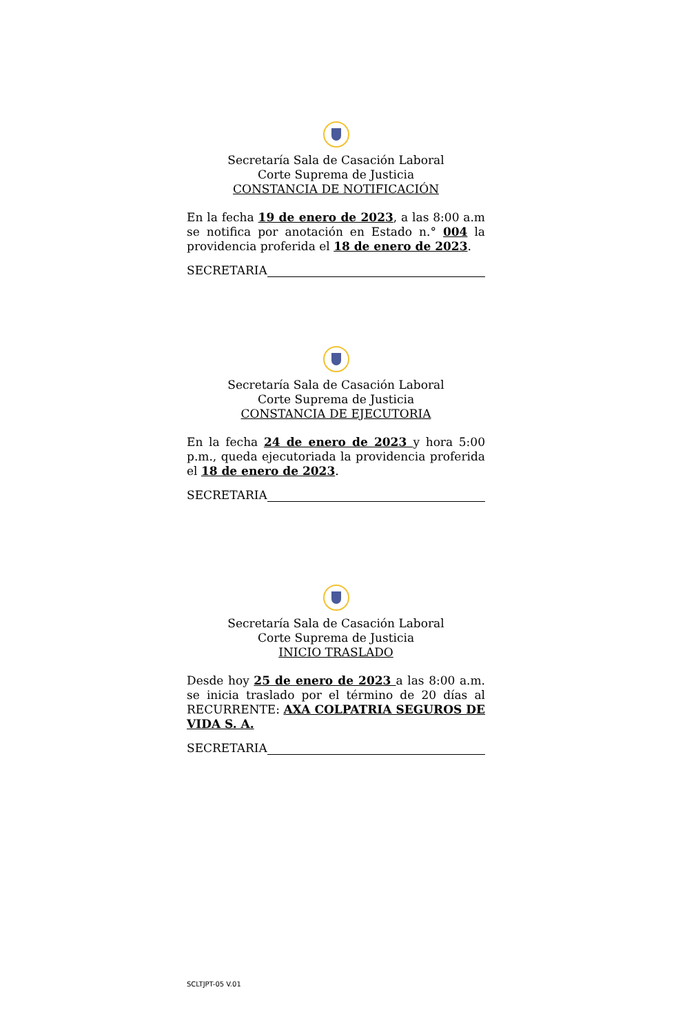Secretaría Sala de Casación Laboral
Corte Suprema de Justicia
CONSTANCIA DE NOTIFICACIÓN
En la fecha 19 de enero de 2023, a las 8:00 a.m se notifica por anotación en Estado n.° 004 la providencia proferida el 18 de enero de 2023.
SECRETARIA
Secretaría Sala de Casación Laboral
Corte Suprema de Justicia
CONSTANCIA DE EJECUTORIA
En la fecha 24 de enero de 2023 y hora 5:00 p.m., queda ejecutoriada la providencia proferida el 18 de enero de 2023.
SECRETARIA
Secretaría Sala de Casación Laboral
Corte Suprema de Justicia
INICIO TRASLADO
Desde hoy 25 de enero de 2023 a las 8:00 a.m. se inicia traslado por el término de 20 días al RECURRENTE: AXA COLPATRIA SEGUROS DE VIDA S. A.
SECRETARIA
SCLTJPT-05 V.01